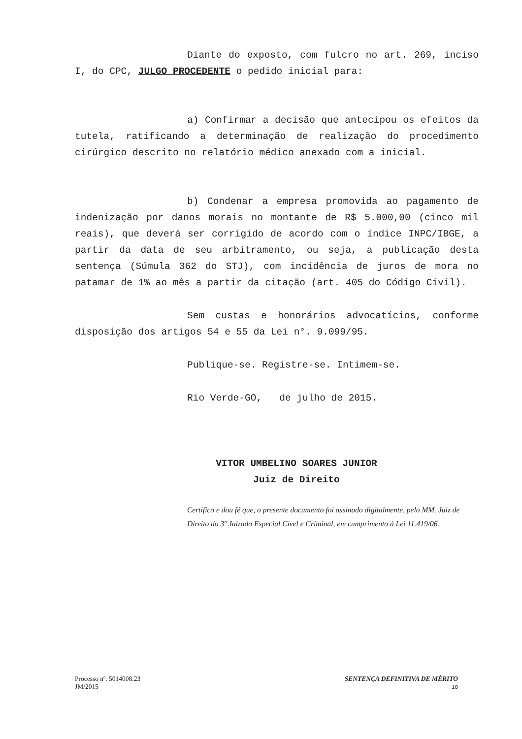Diante do exposto, com fulcro no art. 269, inciso I, do CPC, JULGO PROCEDENTE o pedido inicial para:
a) Confirmar a decisão que antecipou os efeitos da tutela, ratificando a determinação de realização do procedimento cirúrgico descrito no relatório médico anexado com a inicial.
b) Condenar a empresa promovida ao pagamento de indenização por danos morais no montante de R$ 5.000,00 (cinco mil reais), que deverá ser corrigido de acordo com o índice INPC/IBGE, a partir da data de seu arbitramento, ou seja, a publicação desta sentença (Súmula 362 do STJ), com incidência de juros de mora no patamar de 1% ao mês a partir da citação (art. 405 do Código Civil).
Sem custas e honorários advocatícios, conforme disposição dos artigos 54 e 55 da Lei n°. 9.099/95.
Publique-se. Registre-se. Intimem-se.
Rio Verde-GO, de julho de 2015.
VITOR UMBELINO SOARES JUNIOR
Juiz de Direito
Certifico e dou fé que, o presente documento foi assinado digitalmente, pelo MM. Juiz de Direito do 3º Juizado Especial Cível e Criminal, em cumprimento à Lei 11.419/06.
Processo nº. 5014008.23
JM/2015
SENTENÇA DEFINITIVA DE MÉRITO
10